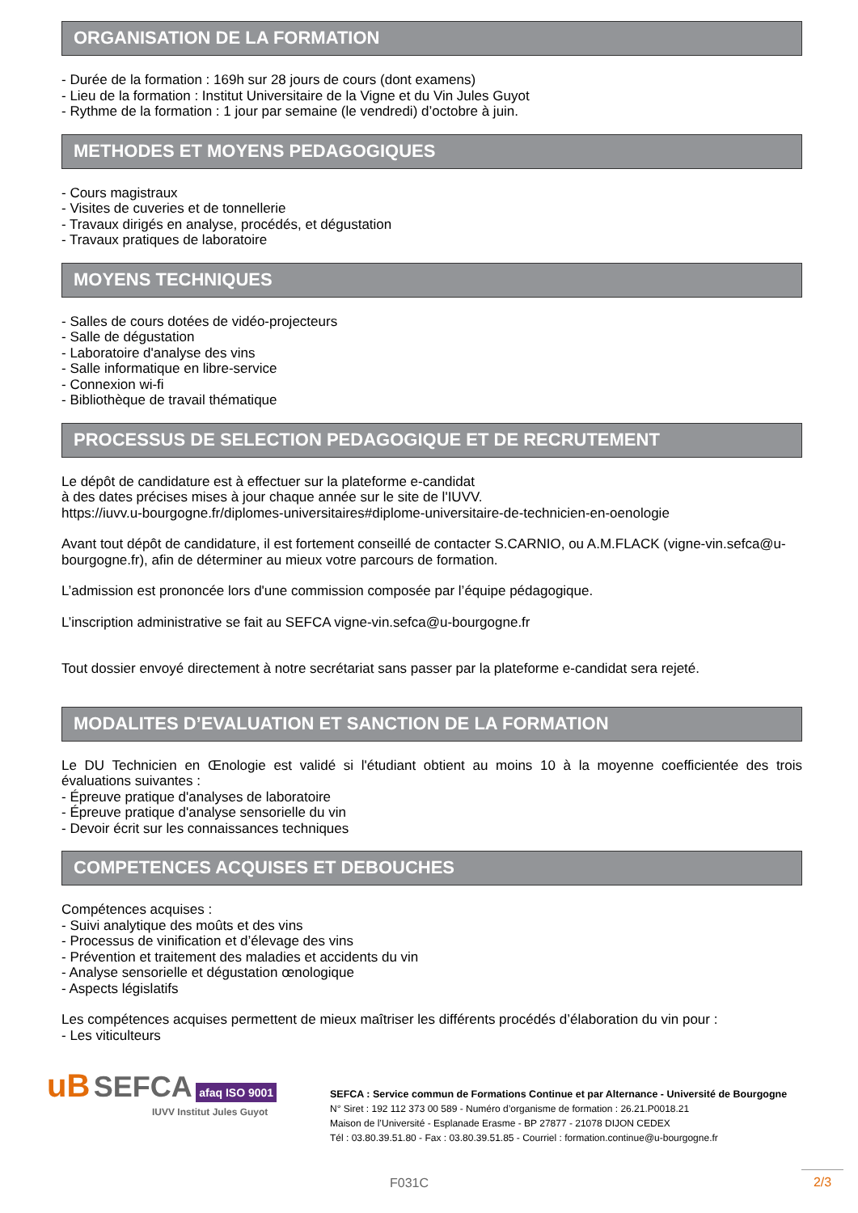ORGANISATION DE LA FORMATION
- Durée de la formation : 169h sur 28 jours de cours (dont examens)
- Lieu de la formation : Institut Universitaire de la Vigne et du Vin Jules Guyot
- Rythme de la formation : 1 jour par semaine (le vendredi) d’octobre à juin.
METHODES ET MOYENS PEDAGOGIQUES
- Cours magistraux
- Visites de cuveries et de tonnellerie
- Travaux dirigés en analyse, procédés, et dégustation
- Travaux pratiques de laboratoire
MOYENS TECHNIQUES
- Salles de cours dotées de vidéo-projecteurs
- Salle de dégustation
- Laboratoire d'analyse des vins
- Salle informatique en libre-service
- Connexion wi-fi
- Bibliothèque de travail thématique
PROCESSUS DE SELECTION PEDAGOGIQUE ET DE RECRUTEMENT
Le dépôt de candidature est à effectuer sur la plateforme e-candidat
à des dates précises mises à jour chaque année sur le site de l'IUVV.
https://iuvv.u-bourgogne.fr/diplomes-universitaires#diplome-universitaire-de-technicien-en-oenologie
Avant tout dépôt de candidature, il est fortement conseillé de contacter S.CARNIO, ou A.M.FLACK (vigne-vin.sefca@u-bourgogne.fr), afin de déterminer au mieux votre parcours de formation.
L’admission est prononcée lors d'une commission composée par l’équipe pédagogique.
L’inscription administrative se fait au SEFCA vigne-vin.sefca@u-bourgogne.fr
Tout dossier envoyé directement à notre secrétariat sans passer par la plateforme e-candidat sera rejeté.
MODALITES D’EVALUATION ET SANCTION DE LA FORMATION
Le DU Technicien en Œnologie est validé si l'étudiant obtient au moins 10 à la moyenne coefficientée des trois évaluations suivantes :
- Épreuve pratique d'analyses de laboratoire
- Épreuve pratique d'analyse sensorielle du vin
- Devoir écrit sur les connaissances techniques
COMPETENCES ACQUISES ET DEBOUCHES
Compétences acquises :
- Suivi analytique des moûts et des vins
- Processus de vinification et d’élevage des vins
- Prévention et traitement des maladies et accidents du vin
- Analyse sensorielle et dégustation œnologique
- Aspects législatifs
Les compétences acquises permettent de mieux maîtriser les différents procédés d’élaboration du vin pour :
- Les viticulteurs
uB SEFCA afaq ISO 9001
IUVV Institut Jules Guyot
SEFCA : Service commun de Formations Continue et par Alternance - Université de Bourgogne
N° Siret : 192 112 373 00 589 - Numéro d’organisme de formation : 26.21.P0018.21
Maison de l’Université - Esplanade Erasme - BP 27877 - 21078 DIJON CEDEX
Tél : 03.80.39.51.80 - Fax : 03.80.39.51.85 - Courriel : formation.continue@u-bourgogne.fr
F031C 2/3